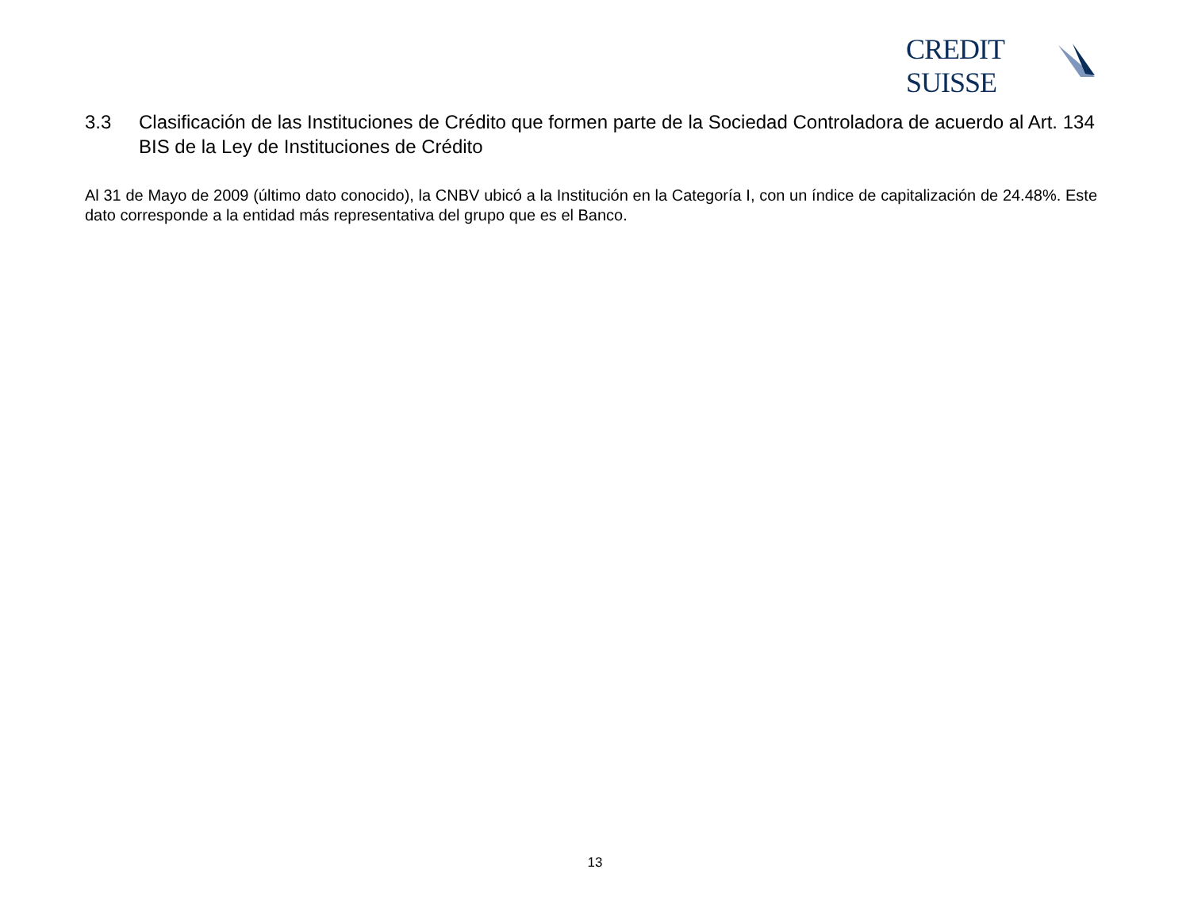CREDIT SUISSE
3.3 Clasificación de las Instituciones de Crédito que formen parte de la Sociedad Controladora de acuerdo al Art. 134 BIS de la Ley de Instituciones de Crédito
Al 31 de Mayo de 2009 (último dato conocido), la CNBV ubicó a la Institución en la Categoría I, con un índice de capitalización de 24.48%. Este dato corresponde a la entidad más representativa del grupo que es el Banco.
13